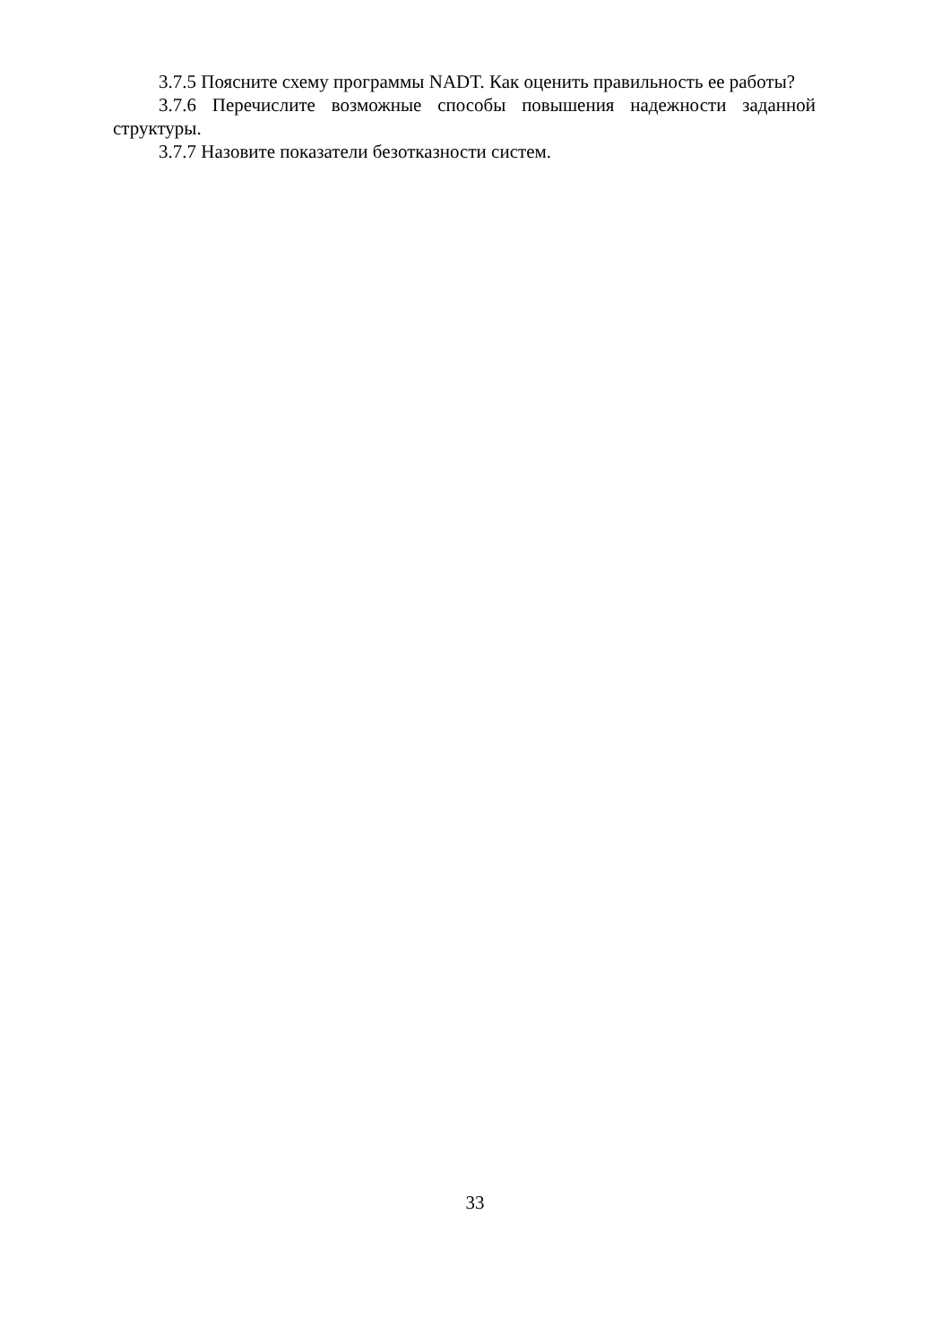3.7.5 Поясните схему программы NADT. Как оценить правильность ее работы?
3.7.6 Перечислите возможные способы повышения надежности заданной структуры.
3.7.7 Назовите показатели безотказности систем.
33